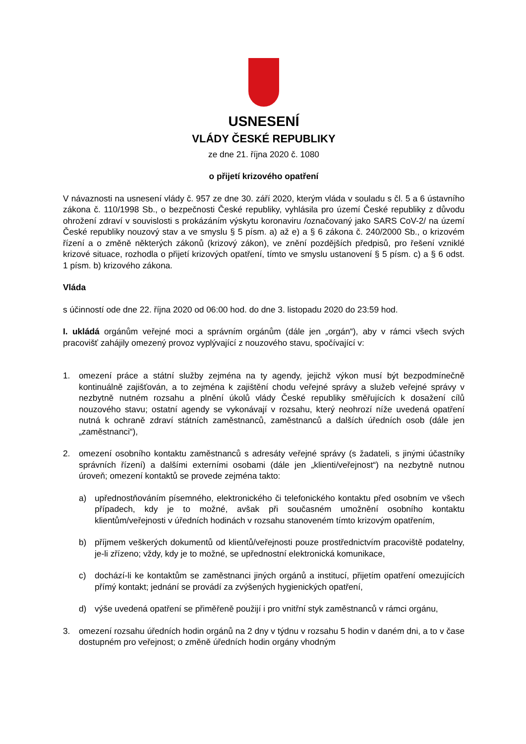USNESENÍ
VLÁDY ČESKÉ REPUBLIKY
ze dne 21. října 2020 č. 1080
o přijetí krizového opatření
V návaznosti na usnesení vlády č. 957 ze dne 30. září 2020, kterým vláda v souladu s čl. 5 a 6 ústavního zákona č. 110/1998 Sb., o bezpečnosti České republiky, vyhlásila pro území České republiky z důvodu ohrožení zdraví v souvislosti s prokázáním výskytu koronaviru /označovaný jako SARS CoV-2/ na území České republiky nouzový stav a ve smyslu § 5 písm. a) až e) a § 6 zákona č. 240/2000 Sb., o krizovém řízení a o změně některých zákonů (krizový zákon), ve znění pozdějších předpisů, pro řešení vzniklé krizové situace, rozhodla o přijetí krizových opatření, tímto ve smyslu ustanovení § 5 písm. c) a § 6 odst. 1 písm. b) krizového zákona.
Vláda
s účinností ode dne 22. října 2020 od 06:00 hod. do dne 3. listopadu 2020 do 23:59 hod.
I. ukládá orgánům veřejné moci a správním orgánům (dále jen „orgán“), aby v rámci všech svých pracovišť zahájily omezený provoz vyplývající z nouzového stavu, spočívající v:
1. omezení práce a státní služby zejména na ty agendy, jejichž výkon musí být bezpodmínečně kontinuálně zajišťován, a to zejména k zajištění chodu veřejné správy a služeb veřejné správy v nezbytně nutném rozsahu a plnění úkolů vlády České republiky směřujících k dosažení cílů nouzového stavu; ostatní agendy se vykonávají v rozsahu, který neohrozí níže uvedená opatření nutná k ochraně zdraví státních zaměstnanců, zaměstnanců a dalších úředních osob (dále jen „zaměstnanci“),
2. omezení osobního kontaktu zaměstnanců s adresáty veřejné správy (s žadateli, s jinými účastníky správních řízení) a dalšími externími osobami (dále jen „klienti/veřejnost“) na nezbytně nutnou úroveň; omezení kontaktů se provede zejména takto:
a) upřednostňováním písemného, elektronického či telefonického kontaktu před osobním ve všech případech, kdy je to možné, avšak při současném umožnění osobního kontaktu klientům/veřejnosti v úředních hodinách v rozsahu stanoveném tímto krizovým opatřením,
b) příjmem veškerých dokumentů od klientů/veřejnosti pouze prostřednictvím pracoviště podatelny, je-li zřízeno; vždy, kdy je to možné, se upřednostní elektronická komunikace,
c) dochází-li ke kontaktům se zaměstnanci jiných orgánů a institucí, přijetím opatření omezujících přímý kontakt; jednání se provádí za zvýšených hygienických opatření,
d) výše uvedená opatření se přiměřeně použijí i pro vnitřní styk zaměstnanců v rámci orgánu,
3. omezení rozsahu úředních hodin orgánů na 2 dny v týdnu v rozsahu 5 hodin v daném dni, a to v čase dostupném pro veřejnost; o změně úředních hodin orgány vhodným